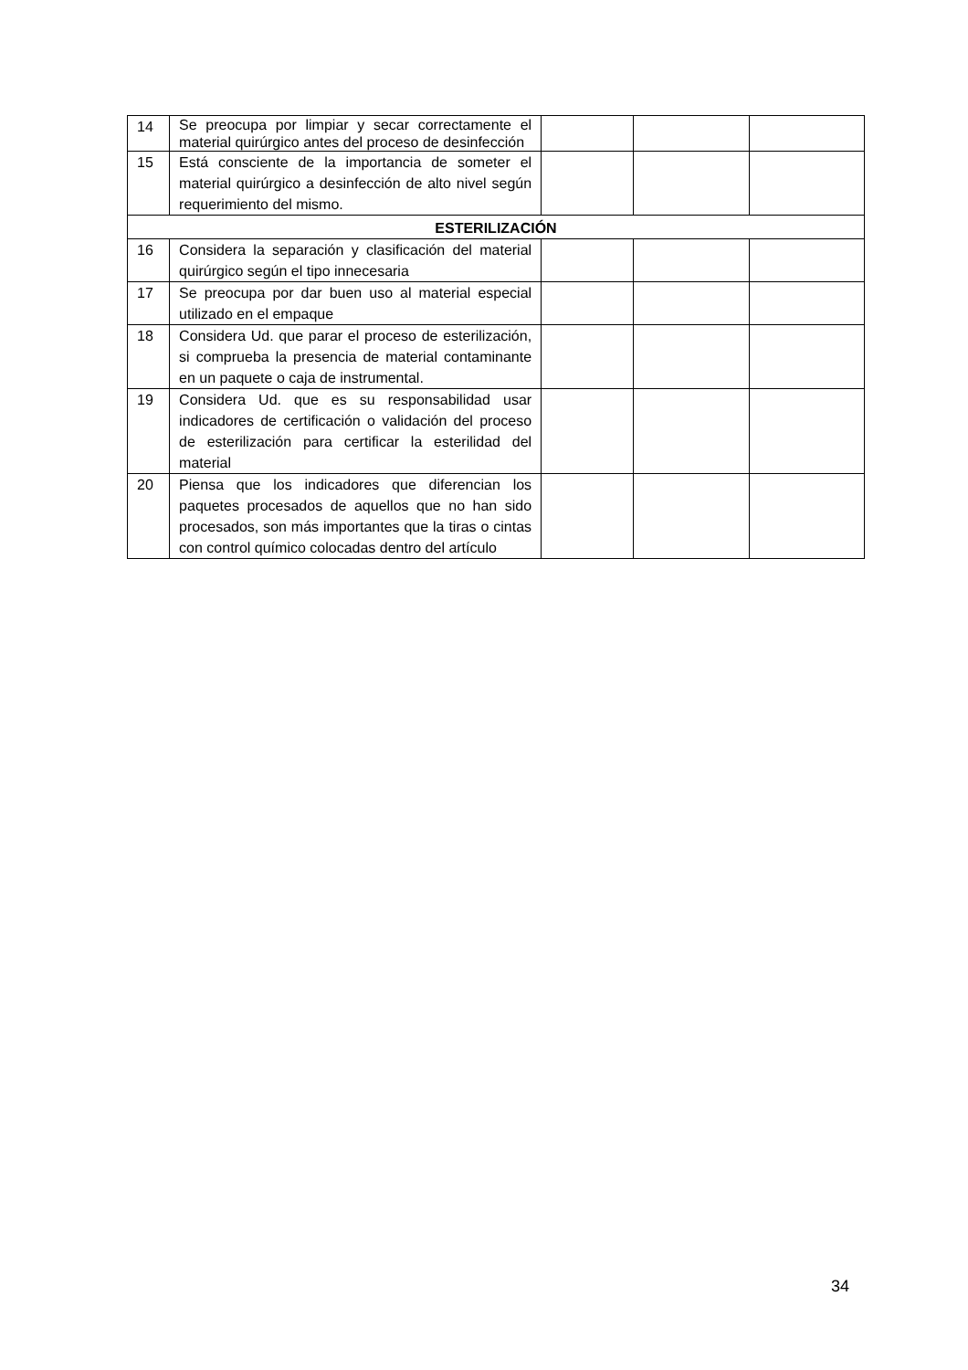| 14 | Se preocupa por limpiar y secar correctamente el material quirúrgico antes del proceso de desinfección | | | |
| 15 | Está consciente de la importancia de someter el material quirúrgico a desinfección de alto nivel según requerimiento del mismo. | | | |
| ESTERILIZACIÓN | | | | |
| 16 | Considera la separación y clasificación del material quirúrgico según el tipo innecesaria | | | |
| 17 | Se preocupa por dar buen uso al material especial utilizado en el empaque | | | |
| 18 | Considera Ud. que parar el proceso de esterilización, si comprueba la presencia de material contaminante en un paquete o caja de instrumental. | | | |
| 19 | Considera Ud. que es su responsabilidad usar indicadores de certificación o validación del proceso de esterilización para certificar la esterilidad del material | | | |
| 20 | Piensa que los indicadores que diferencian los paquetes procesados de aquellos que no han sido procesados, son más importantes que la tiras o cintas con control químico colocadas dentro del artículo | | | |
34